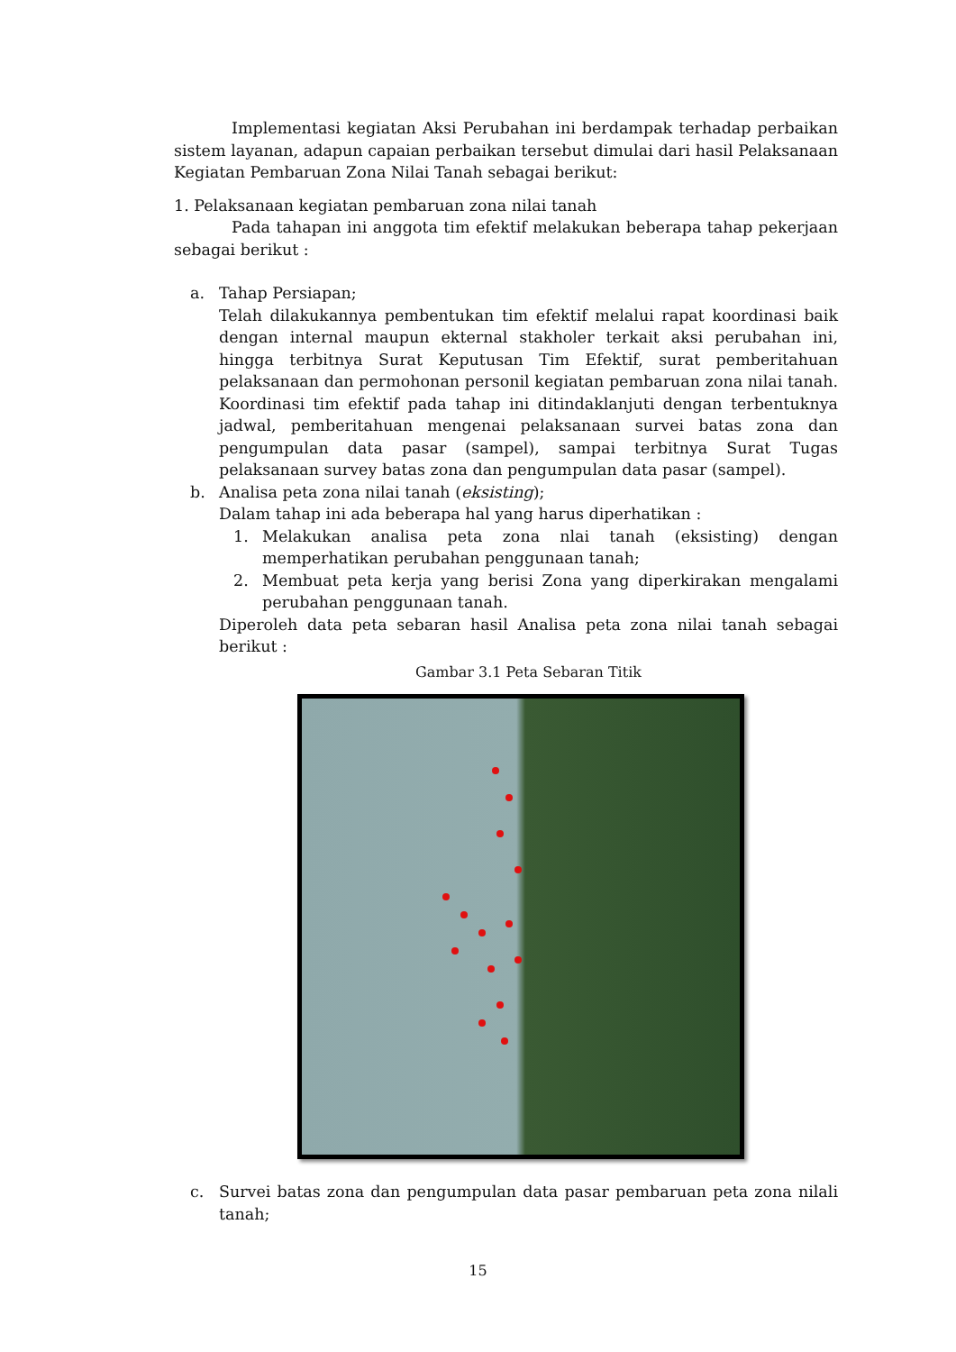Implementasi kegiatan Aksi Perubahan ini berdampak terhadap perbaikan sistem layanan, adapun capaian perbaikan tersebut dimulai dari hasil Pelaksanaan Kegiatan Pembaruan Zona Nilai Tanah sebagai berikut:
1. Pelaksanaan kegiatan pembaruan zona nilai tanah
Pada tahapan ini anggota tim efektif melakukan beberapa tahap pekerjaan sebagai berikut :
a. Tahap Persiapan;
Telah dilakukannya pembentukan tim efektif melalui rapat koordinasi baik dengan internal maupun ekternal stakholer terkait aksi perubahan ini, hingga terbitnya Surat Keputusan Tim Efektif, surat pemberitahuan pelaksanaan dan permohonan personil kegiatan pembaruan zona nilai tanah. Koordinasi tim efektif pada tahap ini ditindaklanjuti dengan terbentuknya jadwal, pemberitahuan mengenai pelaksanaan survei batas zona dan pengumpulan data pasar (sampel), sampai terbitnya Surat Tugas pelaksanaan survey batas zona dan pengumpulan data pasar (sampel).
b. Analisa peta zona nilai tanah (eksisting);
Dalam tahap ini ada beberapa hal yang harus diperhatikan :
1. Melakukan analisa peta zona nlai tanah (eksisting) dengan memperhatikan perubahan penggunaan tanah;
2. Membuat peta kerja yang berisi Zona yang diperkirakan mengalami perubahan penggunaan tanah.
Diperoleh data peta sebaran hasil Analisa peta zona nilai tanah sebagai berikut :
Gambar 3.1 Peta Sebaran Titik
c. Survei batas zona dan pengumpulan data pasar pembaruan peta zona nilali tanah;
15